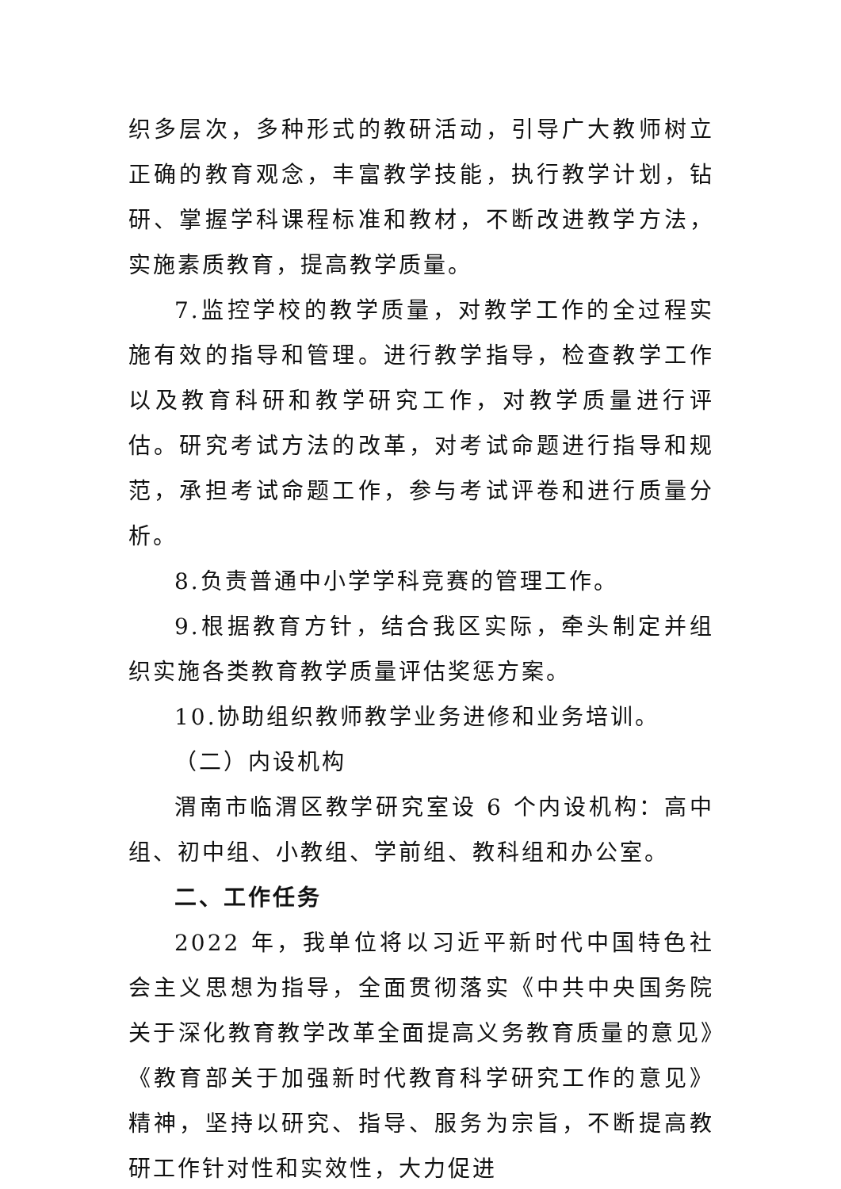织多层次，多种形式的教研活动，引导广大教师树立正确的教育观念，丰富教学技能，执行教学计划，钻研、掌握学科课程标准和教材，不断改进教学方法，实施素质教育，提高教学质量。
7.监控学校的教学质量，对教学工作的全过程实施有效的指导和管理。进行教学指导，检查教学工作以及教育科研和教学研究工作，对教学质量进行评估。研究考试方法的改革，对考试命题进行指导和规范，承担考试命题工作，参与考试评卷和进行质量分析。
8.负责普通中小学学科竞赛的管理工作。
9.根据教育方针，结合我区实际，牵头制定并组织实施各类教育教学质量评估奖惩方案。
10.协助组织教师教学业务进修和业务培训。
（二）内设机构
渭南市临渭区教学研究室设 6 个内设机构：高中组、初中组、小教组、学前组、教科组和办公室。
二、工作任务
2022 年，我单位将以习近平新时代中国特色社会主义思想为指导，全面贯彻落实《中共中央国务院关于深化教育教学改革全面提高义务教育质量的意见》《教育部关于加强新时代教育科学研究工作的意见》精神，坚持以研究、指导、服务为宗旨，不断提高教研工作针对性和实效性，大力促进